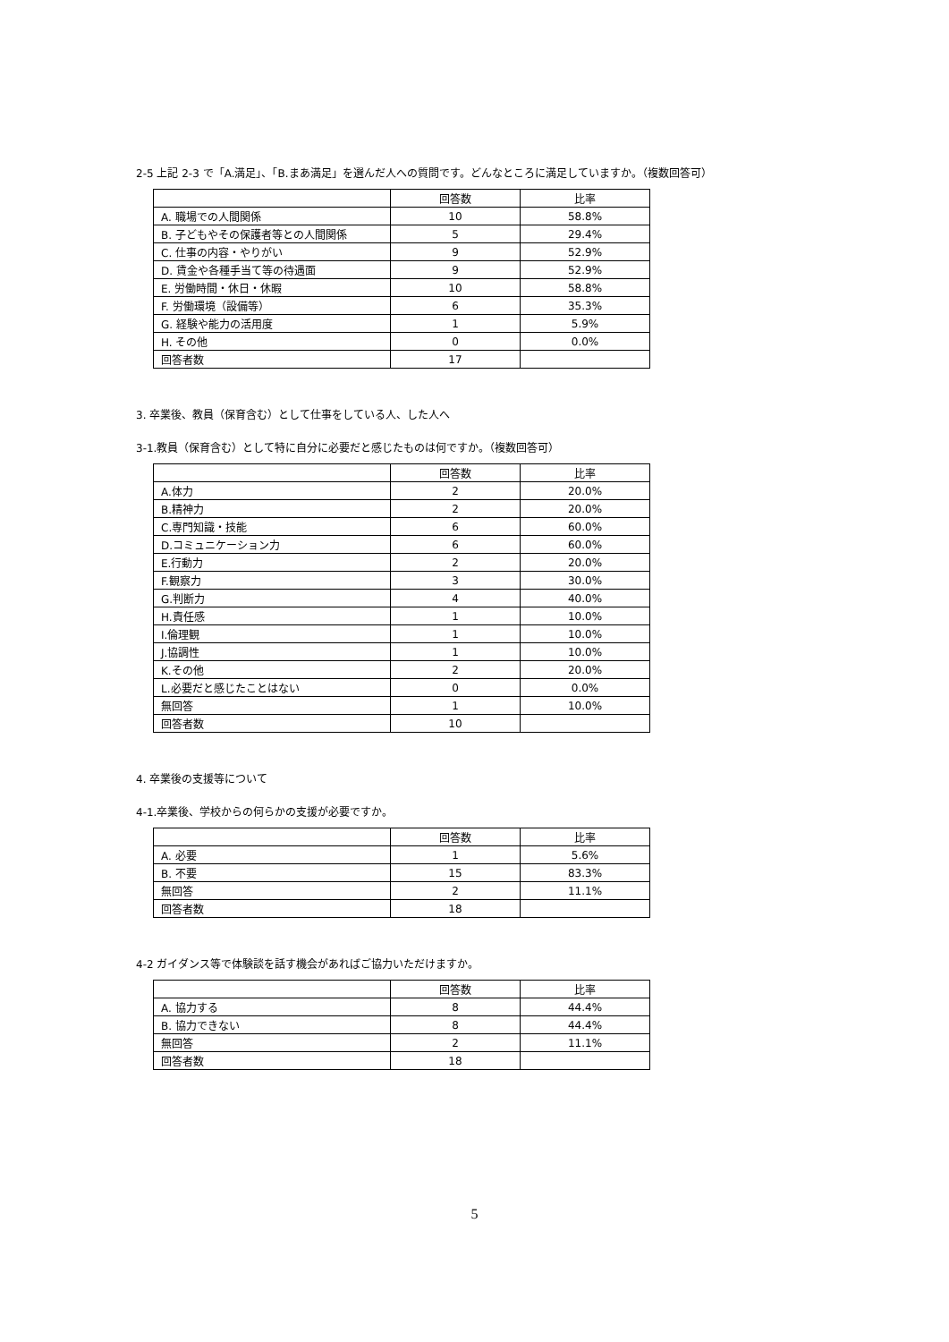2-5 上記 2-3 で「A.満足」、「B.まあ満足」を選んだ人への質問です。どんなところに満足していますか。（複数回答可）
| | 回答数 | 比率 |
| --- | --- | --- |
| A. 職場での人間関係 | 10 | 58.8% |
| B. 子どもやその保護者等との人間関係 | 5 | 29.4% |
| C. 仕事の内容・やりがい | 9 | 52.9% |
| D. 賃金や各種手当て等の待遇面 | 9 | 52.9% |
| E. 労働時間・休日・休暇 | 10 | 58.8% |
| F. 労働環境（設備等） | 6 | 35.3% |
| G. 経験や能力の活用度 | 1 | 5.9% |
| H. その他 | 0 | 0.0% |
| 回答者数 | 17 | |
3. 卒業後、教員（保育含む）として仕事をしている人、した人へ
3-1.教員（保育含む）として特に自分に必要だと感じたものは何ですか。（複数回答可）
| | 回答数 | 比率 |
| --- | --- | --- |
| A.体力 | 2 | 20.0% |
| B.精神力 | 2 | 20.0% |
| C.専門知識・技能 | 6 | 60.0% |
| D.コミュニケーション力 | 6 | 60.0% |
| E.行動力 | 2 | 20.0% |
| F.観察力 | 3 | 30.0% |
| G.判断力 | 4 | 40.0% |
| H.責任感 | 1 | 10.0% |
| I.倫理観 | 1 | 10.0% |
| J.協調性 | 1 | 10.0% |
| K.その他 | 2 | 20.0% |
| L.必要だと感じたことはない | 0 | 0.0% |
| 無回答 | 1 | 10.0% |
| 回答者数 | 10 | |
4. 卒業後の支援等について
4-1.卒業後、学校からの何らかの支援が必要ですか。
| | 回答数 | 比率 |
| --- | --- | --- |
| A. 必要 | 1 | 5.6% |
| B. 不要 | 15 | 83.3% |
| 無回答 | 2 | 11.1% |
| 回答者数 | 18 | |
4-2 ガイダンス等で体験談を話す機会があればご協力いただけますか。
| | 回答数 | 比率 |
| --- | --- | --- |
| A. 協力する | 8 | 44.4% |
| B. 協力できない | 8 | 44.4% |
| 無回答 | 2 | 11.1% |
| 回答者数 | 18 | |
5